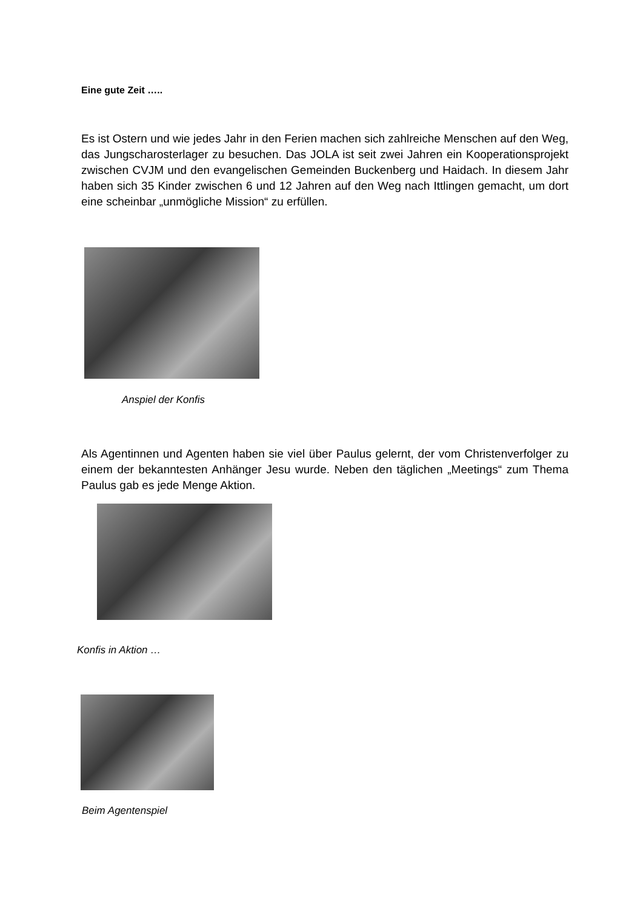Eine gute Zeit …..
Es ist Ostern und wie jedes Jahr in den Ferien machen sich zahlreiche Menschen auf den Weg, das Jungscharosterlager zu besuchen. Das JOLA ist seit zwei Jahren ein Kooperationsprojekt zwischen CVJM und den evangelischen Gemeinden Buckenberg und Haidach. In diesem Jahr haben sich 35 Kinder zwischen 6 und 12 Jahren auf den Weg nach Ittlingen gemacht, um dort eine scheinbar „unmögliche Mission“ zu erfüllen.
Anspiel der Konfis
Als Agentinnen und Agenten haben sie viel über Paulus gelernt, der vom Christenverfolger zu einem der bekanntesten Anhänger Jesu wurde. Neben den täglichen „Meetings“ zum Thema Paulus gab es jede Menge Aktion.
Konfis in Aktion …
Beim Agentenspiel